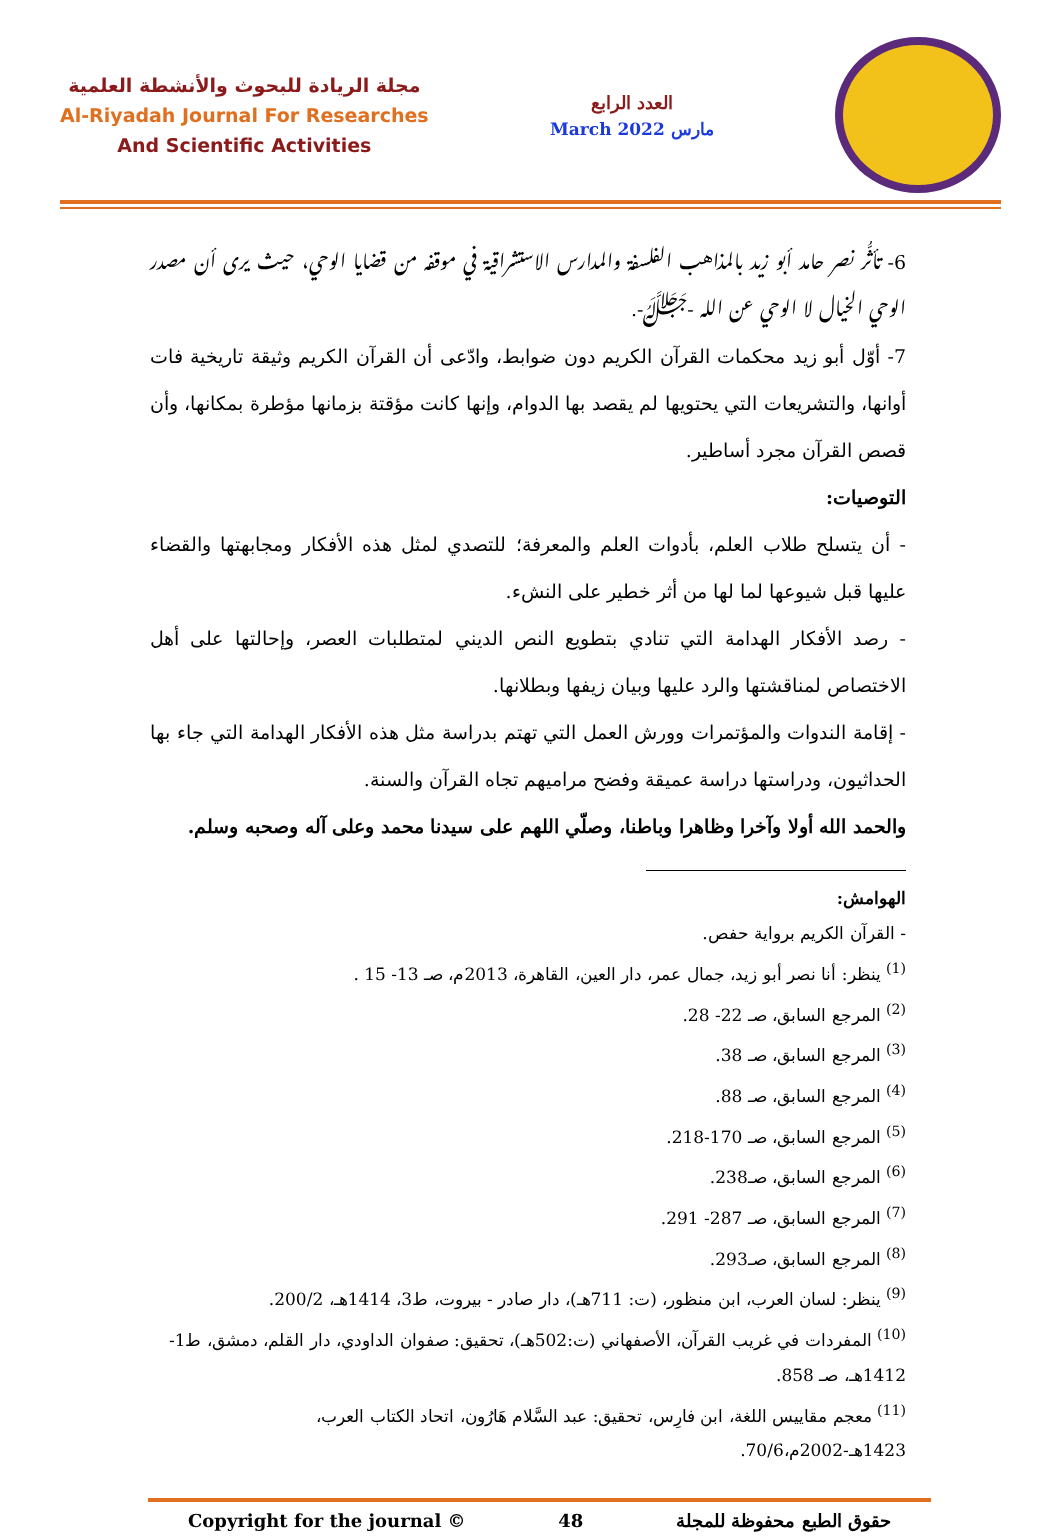مجلة الريادة للبحوث والأنشطة العلمية
Al-Riyadah Journal For Researches
And Scientific Activities
العدد الرابع
March 2022 مارس
6- تأثُّر نصر حامد أبو زيد بالمذاهب الفلسفة والمدارس الاستشراقية في موقفه من قضايا الوحي، حيث يرى أن مصدر الوحي الخيال لا الوحي عن الله -ﷻ-.
7- أوّل أبو زيد محكمات القرآن الكريم دون ضوابط، وادّعى أن القرآن الكريم وثيقة تاريخية فات أوانها، والتشريعات التي يحتويها لم يقصد بها الدوام، وإنها كانت مؤقتة بزمانها مؤطرة بمكانها، وأن قصص القرآن مجرد أساطير.
التوصيات:
- أن يتسلح طلاب العلم، بأدوات العلم والمعرفة؛ للتصدي لمثل هذه الأفكار ومجابهتها والقضاء عليها قبل شيوعها لما لها من أثر خطير على النشء.
- رصد الأفكار الهدامة التي تنادي بتطويع النص الديني لمتطلبات العصر، وإحالتها على أهل الاختصاص لمناقشتها والرد عليها وبيان زيفها وبطلانها.
- إقامة الندوات والمؤتمرات وورش العمل التي تهتم بدراسة مثل هذه الأفكار الهدامة التي جاء بها الحداثيون، ودراستها دراسة عميقة وفضح مراميهم تجاه القرآن والسنة.
والحمد الله أولا وآخرا وظاهرا وباطنا، وصلّي اللهم على سيدنا محمد وعلى آله وصحبه وسلم.
الهوامش:
- القرآن الكريم برواية حفص.
<sup>(1)</sup> ينظر: أنا نصر أبو زيد، جمال عمر، دار العين، القاهرة، 2013م، صـ 13- 15 .
<sup>(2)</sup> المرجع السابق، صـ 22- 28.
<sup>(3)</sup> المرجع السابق، صـ 38.
<sup>(4)</sup> المرجع السابق، صـ 88.
<sup>(5)</sup> المرجع السابق، صـ 170-218.
<sup>(6)</sup> المرجع السابق، صـ238.
<sup>(7)</sup> المرجع السابق، صـ 287- 291.
<sup>(8)</sup> المرجع السابق، صـ293.
<sup>(9)</sup> ينظر: لسان العرب، ابن منظور، (ت: 711هـ)، دار صادر - بيروت، ط3، 1414هـ، 200/2.
<sup>(10)</sup> المفردات في غريب القرآن، الأصفهاني (ت:502هـ)، تحقيق: صفوان الداودي، دار القلم، دمشق، ط1- 1412هـ، صـ 858.
<sup>(11)</sup> معجم مقاييس اللغة، ابن فارِس، تحقيق: عبد السَّلام هَارُون، اتحاد الكتاب العرب، 1423هـ-2002م،70/6.
Copyright for the journal © 48 حقوق الطبع محفوظة للمجلة